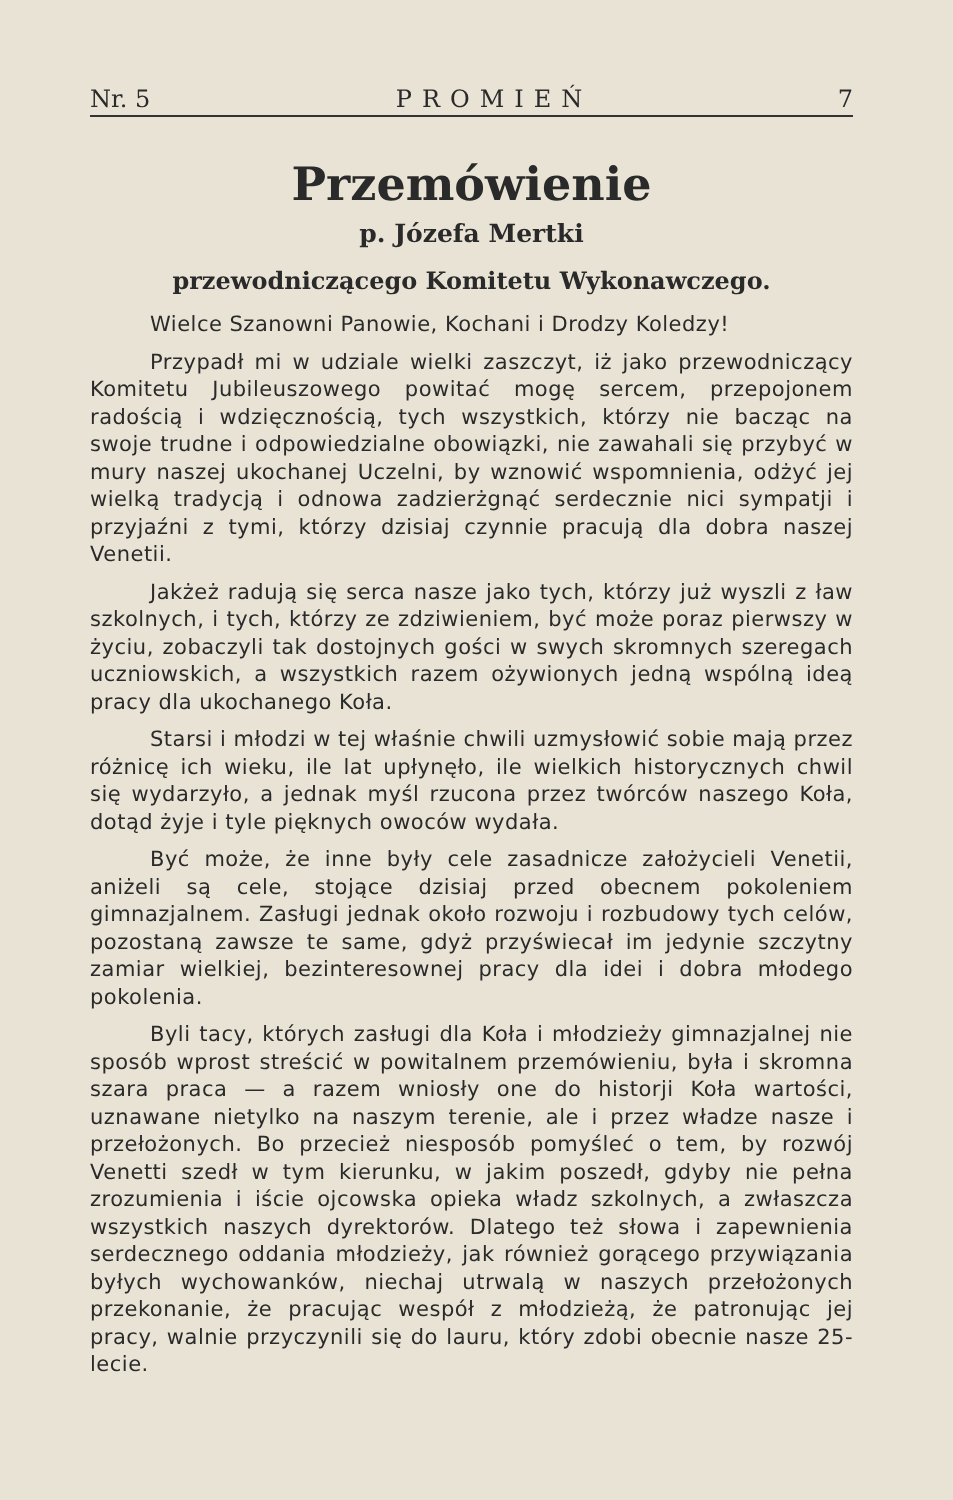Nr. 5 PROMIEŃ 7
Przemówienie
p. Józefa Mertki
przewodniczącego Komitetu Wykonawczego.
Wielce Szanowni Panowie, Kochani i Drodzy Koledzy!
Przypadł mi w udziale wielki zaszczyt, iż jako przewodniczący Komitetu Jubileuszowego powitać mogę sercem, przepojonem radością i wdzięcznością, tych wszystkich, którzy nie bacząc na swoje trudne i odpowiedzialne obowiązki, nie zawahali się przybyć w mury naszej ukochanej Uczelni, by wznowić wspomnienia, odżyć jej wielką tradycją i odnowa zadzierżgnąć serdecznie nici sympatji i przyjaźni z tymi, którzy dzisiaj czynnie pracują dla dobra naszej Venetii.
Jakżeż radują się serca nasze jako tych, którzy już wyszli z ław szkolnych, i tych, którzy ze zdziwieniem, być może poraz pierwszy w życiu, zobaczyli tak dostojnych gości w swych skromnych szeregach uczniowskich, a wszystkich razem ożywionych jedną wspólną ideą pracy dla ukochanego Koła.
Starsi i młodzi w tej właśnie chwili uzmysłowić sobie mają przez różnicę ich wieku, ile lat upłynęło, ile wielkich historycznych chwil się wydarzyło, a jednak myśl rzucona przez twórców naszego Koła, dotąd żyje i tyle pięknych owoców wydała.
Być może, że inne były cele zasadnicze założycieli Venetii, aniżeli są cele, stojące dzisiaj przed obecnem pokoleniem gimnazjalnem. Zasługi jednak około rozwoju i rozbudowy tych celów, pozostaną zawsze te same, gdyż przyświecał im jedynie szczytny zamiar wielkiej, bezinteresownej pracy dla idei i dobra młodego pokolenia.
Byli tacy, których zasługi dla Koła i młodzieży gimnazjalnej nie sposób wprost streścić w powitalnem przemówieniu, była i skromna szara praca — a razem wniosły one do historji Koła wartości, uznawane nietylko na naszym terenie, ale i przez władze nasze i przełożonych. Bo przecież niesposób pomyśleć o tem, by rozwój Venetti szedł w tym kierunku, w jakim poszedł, gdyby nie pełna zrozumienia i iście ojcowska opieka władz szkolnych, a zwłaszcza wszystkich naszych dyrektorów. Dlatego też słowa i zapewnienia serdecznego oddania młodzieży, jak również gorącego przywiązania byłych wychowanków, niechaj utrwalą w naszych przełożonych przekonanie, że pracując wespół z młodzieżą, że patronując jej pracy, walnie przyczynili się do lauru, który zdobi obecnie nasze 25-lecie.